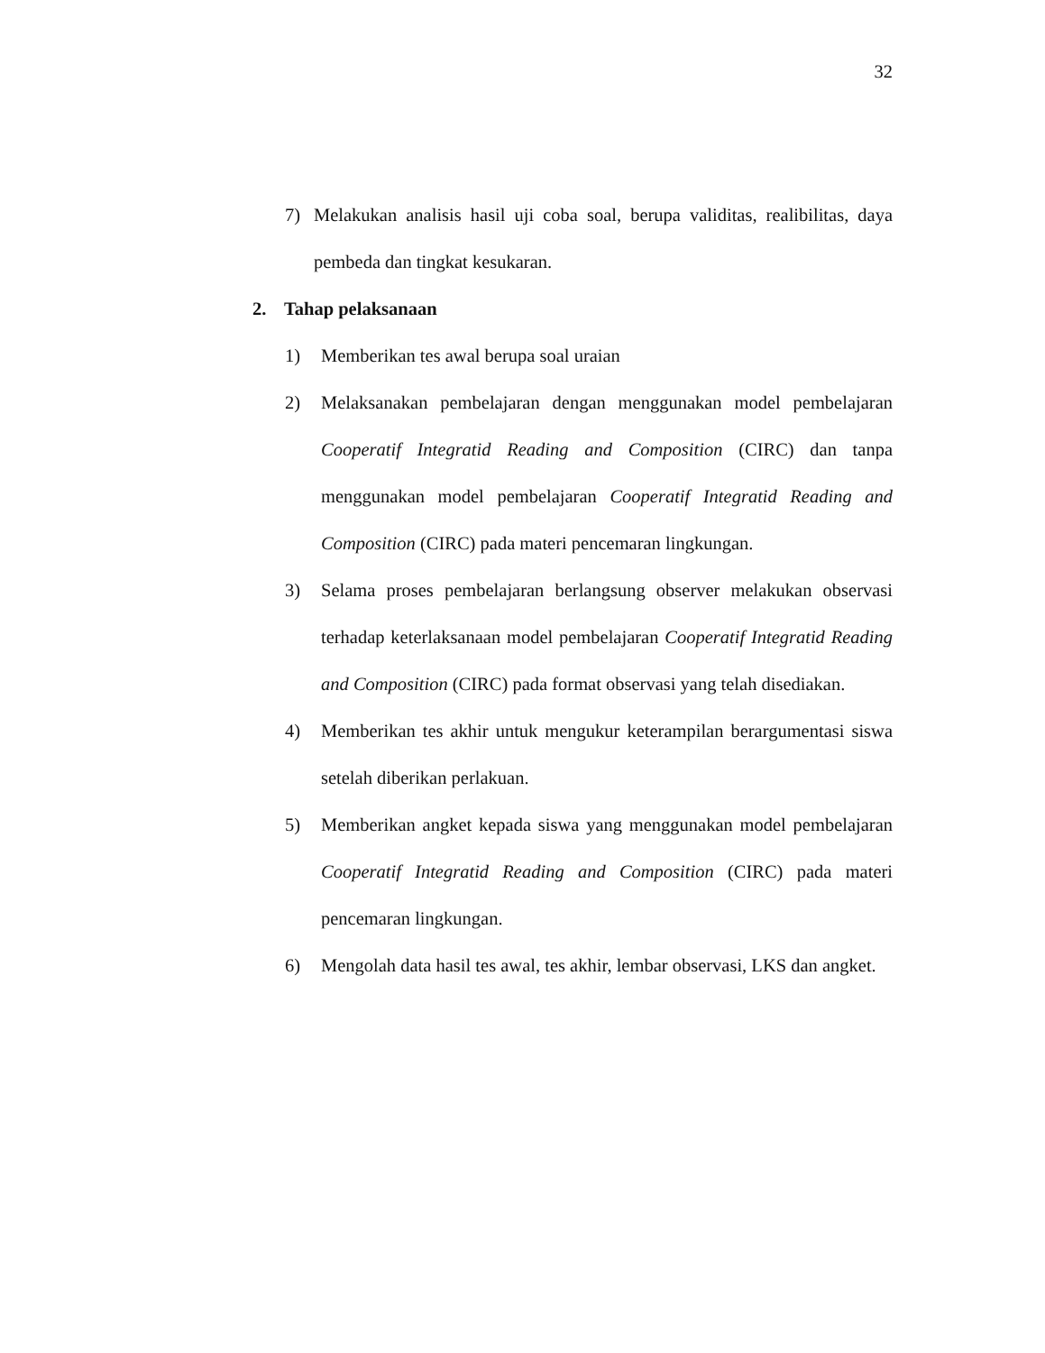32
7) Melakukan analisis hasil uji coba soal, berupa validitas, realibilitas, daya pembeda dan tingkat kesukaran.
2. Tahap pelaksanaan
1) Memberikan tes awal berupa soal uraian
2) Melaksanakan pembelajaran dengan menggunakan model pembelajaran Cooperatif Integratid Reading and Composition (CIRC) dan tanpa menggunakan model pembelajaran Cooperatif Integratid Reading and Composition (CIRC) pada materi pencemaran lingkungan.
3) Selama proses pembelajaran berlangsung observer melakukan observasi terhadap keterlaksanaan model pembelajaran Cooperatif Integratid Reading and Composition (CIRC) pada format observasi yang telah disediakan.
4) Memberikan tes akhir untuk mengukur keterampilan berargumentasi siswa setelah diberikan perlakuan.
5) Memberikan angket kepada siswa yang menggunakan model pembelajaran Cooperatif Integratid Reading and Composition (CIRC) pada materi pencemaran lingkungan.
6) Mengolah data hasil tes awal, tes akhir, lembar observasi, LKS dan angket.